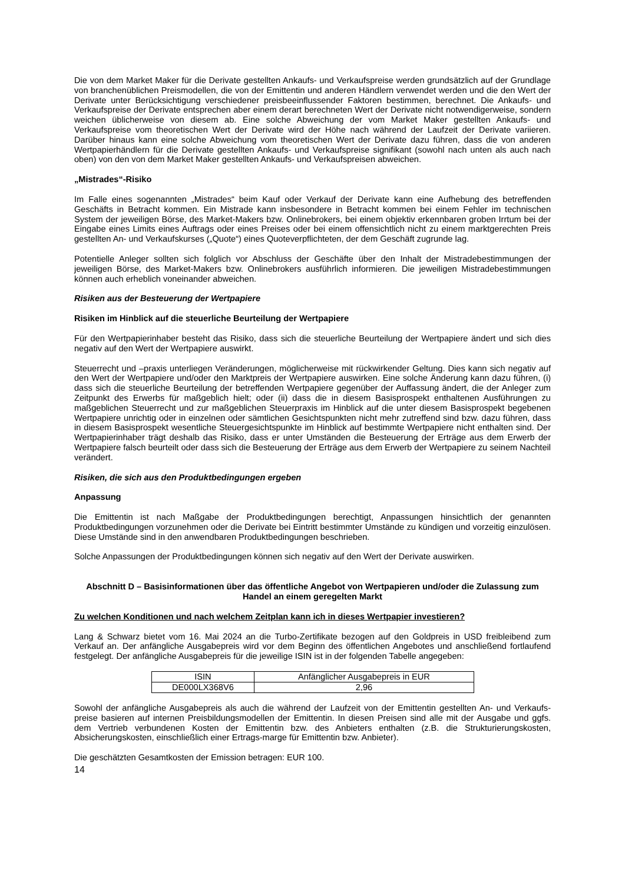Die von dem Market Maker für die Derivate gestellten Ankaufs- und Verkaufspreise werden grundsätzlich auf der Grundlage von branchenüblichen Preismodellen, die von der Emittentin und anderen Händlern verwendet werden und die den Wert der Derivate unter Berücksichtigung verschiedener preisbeeinflussender Faktoren bestimmen, berechnet. Die Ankaufs- und Verkaufspreise der Derivate entsprechen aber einem derart berechneten Wert der Derivate nicht notwendigerweise, sondern weichen üblicherweise von diesem ab. Eine solche Abweichung der vom Market Maker gestellten Ankaufs- und Verkaufspreise vom theoretischen Wert der Derivate wird der Höhe nach während der Laufzeit der Derivate variieren. Darüber hinaus kann eine solche Abweichung vom theoretischen Wert der Derivate dazu führen, dass die von anderen Wertpapierhändlern für die Derivate gestellten Ankaufs- und Verkaufspreise signifikant (sowohl nach unten als auch nach oben) von den von dem Market Maker gestellten Ankaufs- und Verkaufspreisen abweichen.
„Mistrades“-Risiko
Im Falle eines sogenannten „Mistrades“ beim Kauf oder Verkauf der Derivate kann eine Aufhebung des betreffenden Geschäfts in Betracht kommen. Ein Mistrade kann insbesondere in Betracht kommen bei einem Fehler im technischen System der jeweiligen Börse, des Market-Makers bzw. Onlinebrokers, bei einem objektiv erkennbaren groben Irrtum bei der Eingabe eines Limits eines Auftrags oder eines Preises oder bei einem offensichtlich nicht zu einem marktgerechten Preis gestellten An- und Verkaufskurses („Quote“) eines Quoteverpflichteten, der dem Geschäft zugrunde lag.
Potentielle Anleger sollten sich folglich vor Abschluss der Geschäfte über den Inhalt der Mistradebestimmungen der jeweiligen Börse, des Market-Makers bzw. Onlinebrokers ausführlich informieren. Die jeweiligen Mistradebestimmungen können auch erheblich voneinander abweichen.
Risiken aus der Besteuerung der Wertpapiere
Risiken im Hinblick auf die steuerliche Beurteilung der Wertpapiere
Für den Wertpapierinhaber besteht das Risiko, dass sich die steuerliche Beurteilung der Wertpapiere ändert und sich dies negativ auf den Wert der Wertpapiere auswirkt.
Steuerrecht und –praxis unterliegen Veränderungen, möglicherweise mit rückwirkender Geltung. Dies kann sich negativ auf den Wert der Wertpapiere und/oder den Marktpreis der Wertpapiere auswirken. Eine solche Änderung kann dazu führen, (i) dass sich die steuerliche Beurteilung der betreffenden Wertpapiere gegenüber der Auffassung ändert, die der Anleger zum Zeitpunkt des Erwerbs für maßgeblich hielt; oder (ii) dass die in diesem Basisprospekt enthaltenen Ausführungen zu maßgeblichen Steuerrecht und zur maßgeblichen Steuerpraxis im Hinblick auf die unter diesem Basisprospekt begebenen Wertpapiere unrichtig oder in einzelnen oder sämtlichen Gesichtspunkten nicht mehr zutreffend sind bzw. dazu führen, dass in diesem Basisprospekt wesentliche Steuergesichtspunkte im Hinblick auf bestimmte Wertpapiere nicht enthalten sind. Der Wertpapierinhaber trägt deshalb das Risiko, dass er unter Umständen die Besteuerung der Erträge aus dem Erwerb der Wertpapiere falsch beurteilt oder dass sich die Besteuerung der Erträge aus dem Erwerb der Wertpapiere zu seinem Nachteil verändert.
Risiken, die sich aus den Produktbedingungen ergeben
Anpassung
Die Emittentin ist nach Maßgabe der Produktbedingungen berechtigt, Anpassungen hinsichtlich der genannten Produktbedingungen vorzunehmen oder die Derivate bei Eintritt bestimmter Umstände zu kündigen und vorzeitig einzulösen. Diese Umstände sind in den anwendbaren Produktbedingungen beschrieben.
Solche Anpassungen der Produktbedingungen können sich negativ auf den Wert der Derivate auswirken.
Abschnitt D – Basisinformationen über das öffentliche Angebot von Wertpapieren und/oder die Zulassung zum Handel an einem geregelten Markt
Zu welchen Konditionen und nach welchem Zeitplan kann ich in dieses Wertpapier investieren?
Lang & Schwarz bietet vom 16. Mai 2024 an die Turbo-Zertifikate bezogen auf den Goldpreis in USD freibleibend zum Verkauf an. Der anfängliche Ausgabepreis wird vor dem Beginn des öffentlichen Angebotes und anschließend fortlaufend festgelegt. Der anfängliche Ausgabepreis für die jeweilige ISIN ist in der folgenden Tabelle angegeben:
| ISIN | Anfänglicher Ausgabepreis in EUR |
| --- | --- |
| DE000LX368V6 | 2,96 |
Sowohl der anfängliche Ausgabepreis als auch die während der Laufzeit von der Emittentin gestellten An- und Verkaufs-preise basieren auf internen Preisbildungsmodellen der Emittentin. In diesen Preisen sind alle mit der Ausgabe und ggfs. dem Vertrieb verbundenen Kosten der Emittentin bzw. des Anbieters enthalten (z.B. die Strukturierungskosten, Absicherungskosten, einschließlich einer Ertrags-marge für Emittentin bzw. Anbieter).
Die geschätzten Gesamtkosten der Emission betragen: EUR 100.
14